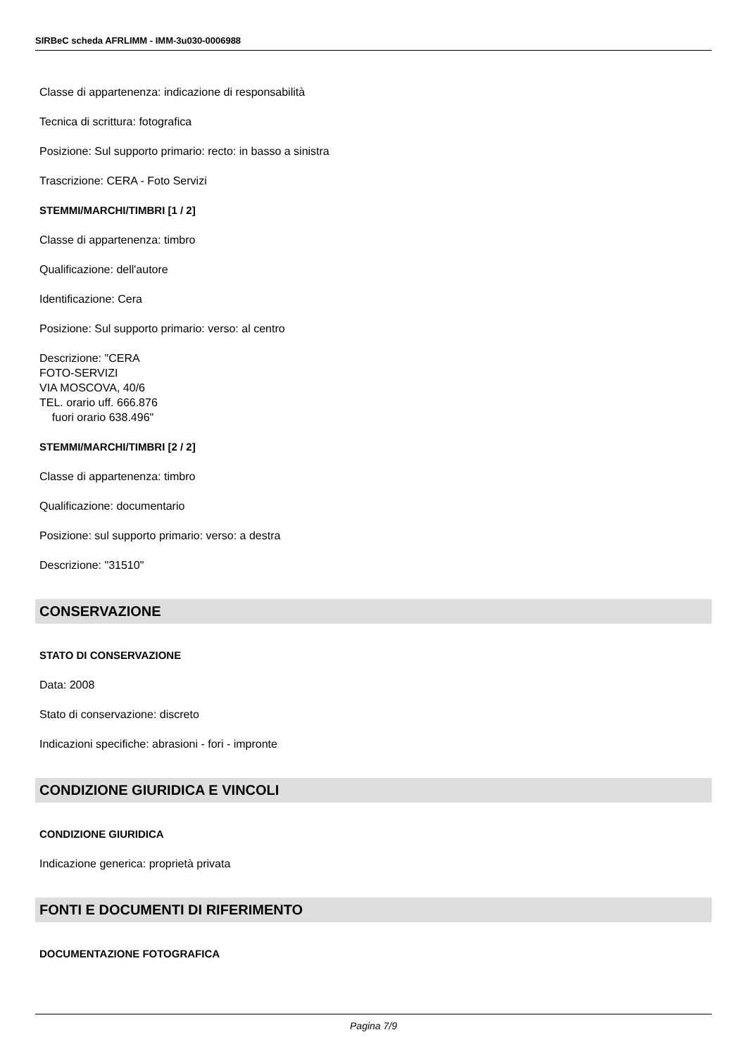SIRBeC scheda AFRLIMM - IMM-3u030-0006988
Classe di appartenenza: indicazione di responsabilità
Tecnica di scrittura: fotografica
Posizione: Sul supporto primario: recto: in basso a sinistra
Trascrizione: CERA - Foto Servizi
STEMMI/MARCHI/TIMBRI [1 / 2]
Classe di appartenenza: timbro
Qualificazione: dell'autore
Identificazione: Cera
Posizione: Sul supporto primario: verso: al centro
Descrizione: "CERA
FOTO-SERVIZI
VIA MOSCOVA, 40/6
TEL. orario uff. 666.876
fuori orario 638.496"
STEMMI/MARCHI/TIMBRI [2 / 2]
Classe di appartenenza: timbro
Qualificazione: documentario
Posizione: sul supporto primario: verso: a destra
Descrizione: "31510"
CONSERVAZIONE
STATO DI CONSERVAZIONE
Data: 2008
Stato di conservazione: discreto
Indicazioni specifiche: abrasioni - fori - impronte
CONDIZIONE GIURIDICA E VINCOLI
CONDIZIONE GIURIDICA
Indicazione generica: proprietà privata
FONTI E DOCUMENTI DI RIFERIMENTO
DOCUMENTAZIONE FOTOGRAFICA
Pagina 7/9